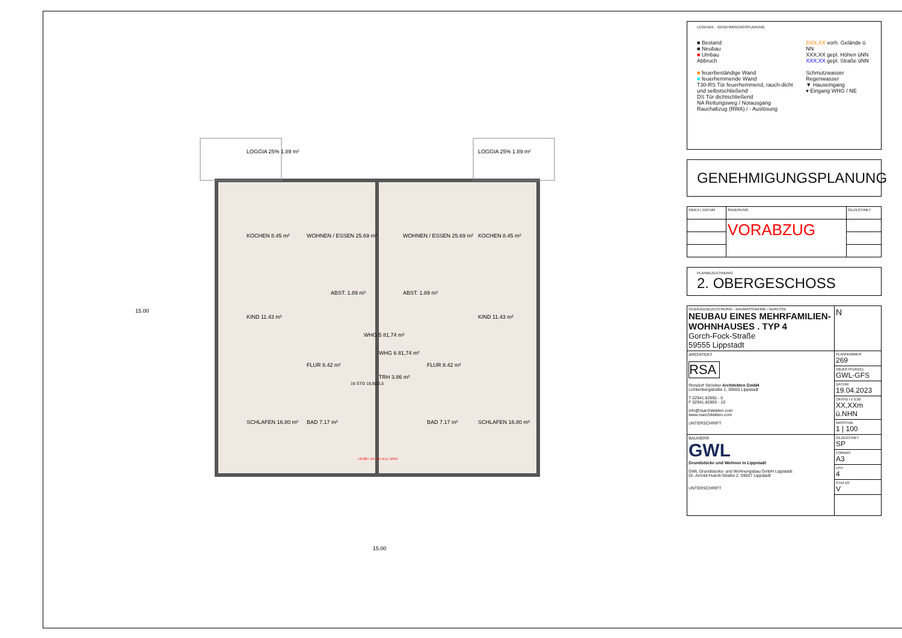KOCHEN 8.45 m²
WOHNEN / ESSEN 25.69 m²
WOHNEN / ESSEN 25.69 m²
KOCHEN 8.45 m²
KIND 11.43 m²
KIND 11.43 m²
SCHLAFEN 16.80 m²
SCHLAFEN 16.80 m²
FLUR 8.42 m²
FLUR 8.42 m²
BAD 7.17 m²
BAD 7.17 m²
ABST. 1.89 m²
ABST. 1.89 m²
WHG 5 81,74 m²
WHG 6 81,74 m²
TRH 3.86 m²
16 STG 18,8|25,5
LOGGIA 25% 1.89 m²
LOGGIA 25% 1.89 m²
+6.02= XX,XX m ü. NHN
15.00
15.00
LEGENDE . GENEHMIGUNGSPLANUNG
■ Bestand
■ Neubau
■ Umbau
Abbruch
■ feuerbeständige Wand
■ feuerhemmende Wand
T30-RS Tür feuerhemmend, rauch-dicht und selbstschließend
DS Tür dichtschließend
NA Rettungsweg / Notausgang
Rauchabzug (RWA) / - Auslösung
XXX,XX vorh. Gelände ü NN
XXX,XX gepl. Höhen üNN
XXX,XX gepl. Straße üNN
Schmutzwasser
Regenwasser
▼ Hauseingang
▾ Eingang WHG / NE
GENEHMIGUNGSPLANUNG
| INDEX / DATUM | ÄNDERUNG | GEZEICHNET |
| --- | --- | --- |
| | VORABZUG | |
PLANBEZEICHNUNG
2. OBERGESCHOSS
| GEBÄUDEBEZEICHNUNG - BAUMASSNAHME / ADRESSE NEUBAU EINES MEHRFAMILIEN-WOHNHAUSES . TYP 4 Gorch-Fock-Straße 59555 Lippstadt | N |
| ARCHITEKT RSA Rinsdorf Ströcker Architekten GmbH Lichtenbergstraße 1, 59555 Lippstadt T 02941.82855 - 0 F 02941.82855 - 10 info@rsarchitekten.com www.rsarchitekten.com UNTERSCHRIFT | PLANNUMMER 269 |
| | OBJEKTKÜRZEL GWL-GFS |
| | DATUM 19.04.2023 |
| | OKFFB I ± 0,00 XX,XXm ü.NHN |
| | MASSTAB 1 / 100 |
| BAUHERR GWL Grundstücke und Wohnen in Lippstadt GWL Grundstücks- und Wohnungsbau GmbH Lippstadt Dr.-Arnold-Hueck-Straße 2, 59557 Lippstadt UNTERSCHRIFT | GEZEICHNET SP |
| | FORMAT A3 |
| | LPH 4 |
| | STATUS V |